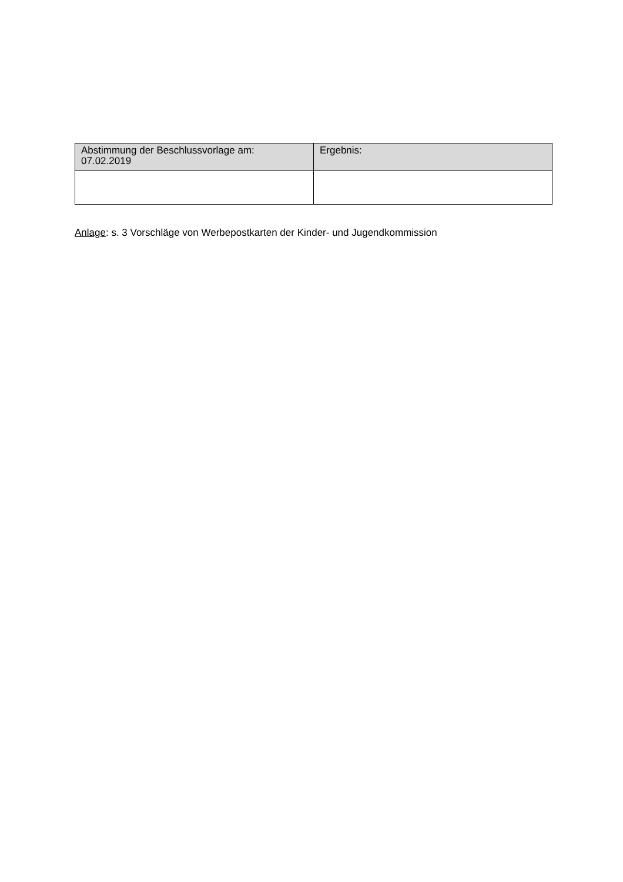| Abstimmung der Beschlussvorlage am: 07.02.2019 | Ergebnis: |
| --- | --- |
Anlage: s. 3 Vorschläge von Werbepostkarten der Kinder- und Jugendkommission